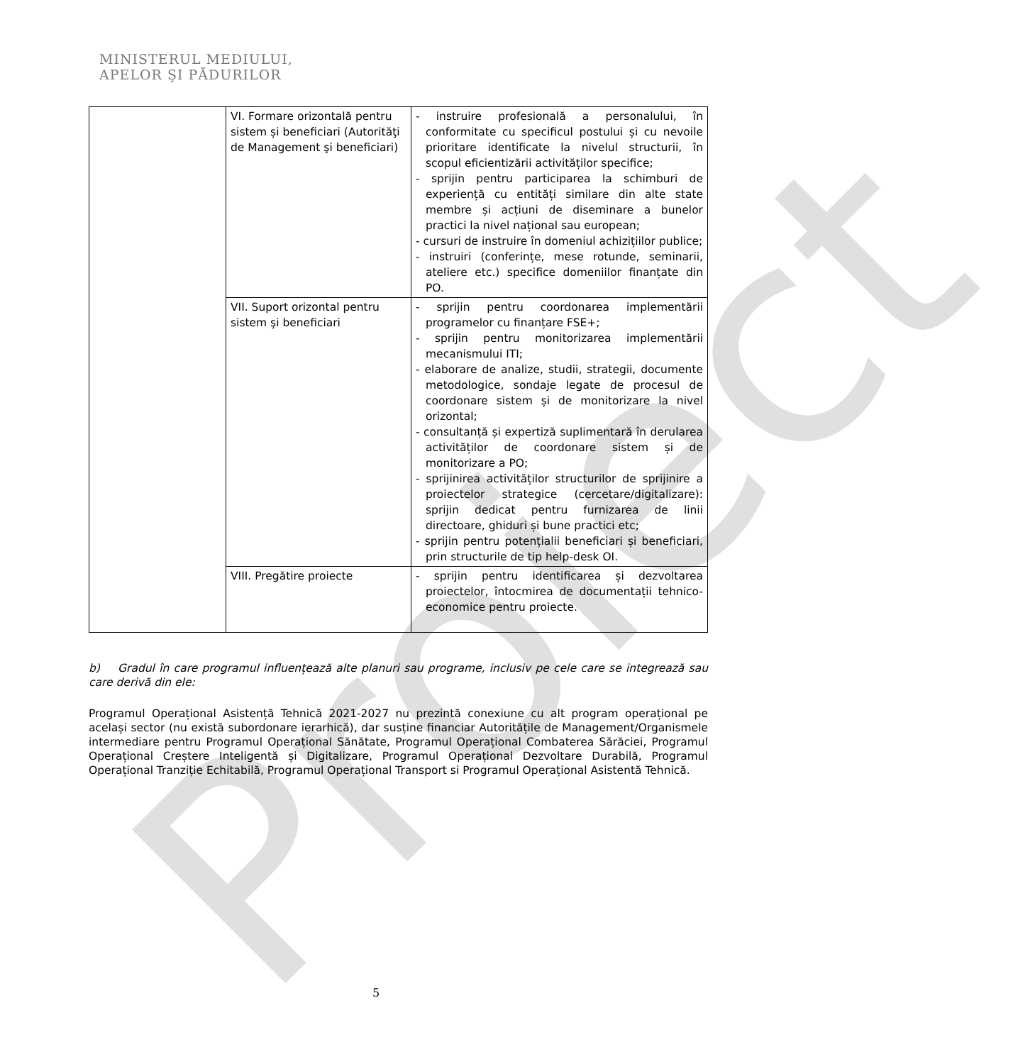MINISTERUL MEDIULUI,
APELOR ŞI PĂDURILOR
Proiect
| | VI. Formare orizontală pentru sistem și beneficiari (Autorităţi de Management şi beneficiari) | - instruire profesională a personalului, în conformitate cu specificul postului și cu nevoile prioritare identificate la nivelul structurii, în scopul eficientizării activităților specifice; - sprijin pentru participarea la schimburi de experiență cu entități similare din alte state membre și acțiuni de diseminare a bunelor practici la nivel național sau european; - cursuri de instruire în domeniul achizițiilor publice; - instruiri (conferințe, mese rotunde, seminarii, ateliere etc.) specifice domeniilor finanțate din PO. |
| | VII. Suport orizontal pentru sistem şi beneficiari | - sprijin pentru coordonarea implementării programelor cu finanțare FSE+; - sprijin pentru monitorizarea implementării mecanismului ITI; - elaborare de analize, studii, strategii, documente metodologice, sondaje legate de procesul de coordonare sistem și de monitorizare la nivel orizontal; - consultanță și expertiză suplimentară în derularea activităților de coordonare sistem și de monitorizare a PO; - sprijinirea activităților structurilor de sprijinire a proiectelor strategice (cercetare/digitalizare): sprijin dedicat pentru furnizarea de linii directoare, ghiduri și bune practici etc; - sprijin pentru potențialii beneficiari și beneficiari, prin structurile de tip help-desk OI. |
| | VIII. Pregătire proiecte | - sprijin pentru identificarea și dezvoltarea proiectelor, întocmirea de documentații tehnico-economice pentru proiecte. |
b) Gradul în care programul influențează alte planuri sau programe, inclusiv pe cele care se integrează sau care derivă din ele:
Programul Operațional Asistență Tehnică 2021-2027 nu prezintă conexiune cu alt program operațional pe același sector (nu există subordonare ierarhică), dar susține financiar Autoritățile de Management/Organismele intermediare pentru Programul Operațional Sănătate, Programul Operațional Combaterea Sărăciei, Programul Operațional Creștere Inteligentă și Digitalizare, Programul Operațional Dezvoltare Durabilă, Programul Operațional Tranziție Echitabilă, Programul Operațional Transport si Programul Operațional Asistentă Tehnică.
5